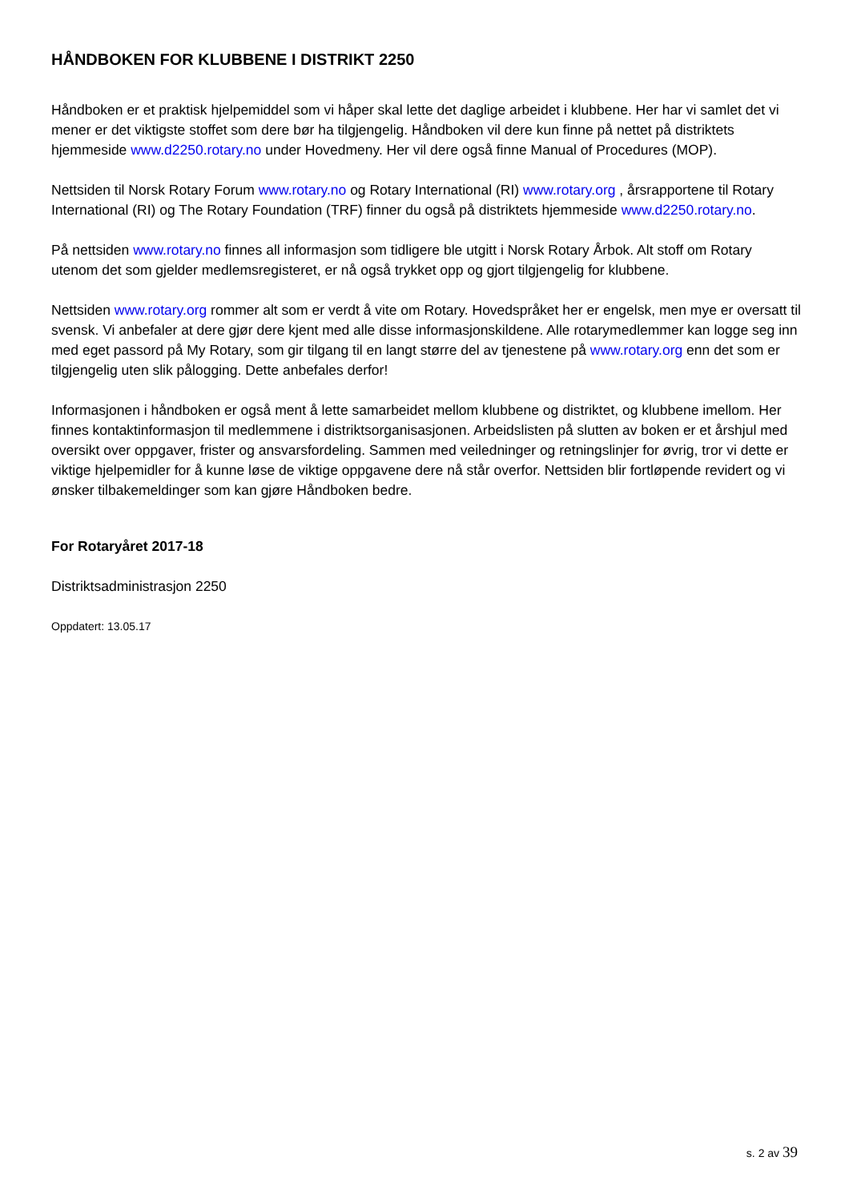HÅNDBOKEN FOR KLUBBENE I DISTRIKT 2250
Håndboken er et praktisk hjelpemiddel som vi håper skal lette det daglige arbeidet i klubbene. Her har vi samlet det vi mener er det viktigste stoffet som dere bør ha tilgjengelig. Håndboken vil dere kun finne på nettet på distriktets hjemmeside www.d2250.rotary.no under Hovedmeny. Her vil dere også finne Manual of Procedures (MOP).
Nettsiden til Norsk Rotary Forum www.rotary.no og Rotary International (RI) www.rotary.org , årsrapportene til Rotary International (RI) og The Rotary Foundation (TRF) finner du også på distriktets hjemmeside www.d2250.rotary.no.
På nettsiden www.rotary.no finnes all informasjon som tidligere ble utgitt i Norsk Rotary Årbok. Alt stoff om Rotary utenom det som gjelder medlemsregisteret, er nå også trykket opp og gjort tilgjengelig for klubbene.
Nettsiden www.rotary.org rommer alt som er verdt å vite om Rotary. Hovedspråket her er engelsk, men mye er oversatt til svensk. Vi anbefaler at dere gjør dere kjent med alle disse informasjonskildene. Alle rotarymedlemmer kan logge seg inn med eget passord på My Rotary, som gir tilgang til en langt større del av tjenestene på www.rotary.org enn det som er tilgjengelig uten slik pålogging. Dette anbefales derfor!
Informasjonen i håndboken er også ment å lette samarbeidet mellom klubbene og distriktet, og klubbene imellom. Her finnes kontaktinformasjon til medlemmene i distriktsorganisasjonen. Arbeidslisten på slutten av boken er et årshjul med oversikt over oppgaver, frister og ansvarsfordeling. Sammen med veiledninger og retningslinjer for øvrig, tror vi dette er viktige hjelpemidler for å kunne løse de viktige oppgavene dere nå står overfor. Nettsiden blir fortløpende revidert og vi ønsker tilbakemeldinger som kan gjøre Håndboken bedre.
For Rotaryåret 2017-18
Distriktsadministrasjon 2250
Oppdatert: 13.05.17
s. 2 av 39